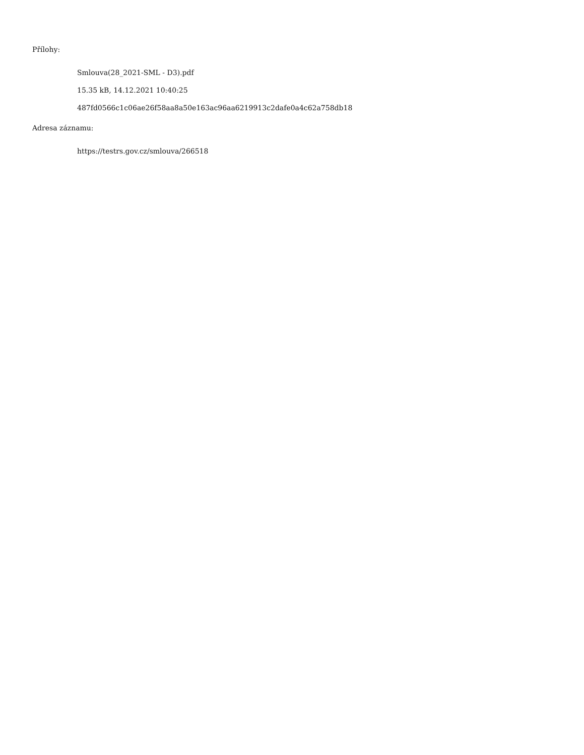Přílohy:
Smlouva(28_2021-SML - D3).pdf
15.35 kB, 14.12.2021 10:40:25
487fd0566c1c06ae26f58aa8a50e163ac96aa6219913c2dafe0a4c62a758db18
Adresa záznamu:
https://testrs.gov.cz/smlouva/266518